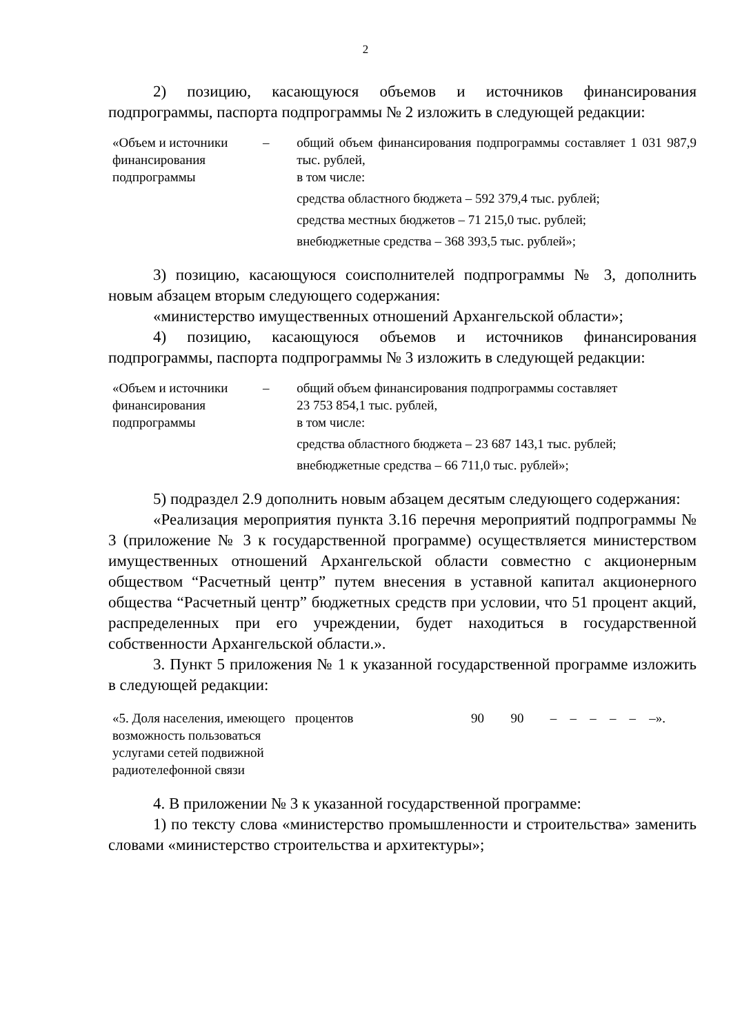2
2) позицию, касающуюся объемов и источников финансирования подпрограммы, паспорта подпрограммы № 2 изложить в следующей редакции:
| «Объем и источники финансирования подпрограммы | – | общий объем финансирования подпрограммы составляет 1 031 987,9 тыс. рублей, в том числе: средства областного бюджета – 592 379,4 тыс. рублей; средства местных бюджетов – 71 215,0 тыс. рублей; внебюджетные средства – 368 393,5 тыс. рублей»; |
3) позицию, касающуюся соисполнителей подпрограммы № 3, дополнить новым абзацем вторым следующего содержания:
«министерство имущественных отношений Архангельской области»;
4) позицию, касающуюся объемов и источников финансирования подпрограммы, паспорта подпрограммы № 3 изложить в следующей редакции:
| «Объем и источники финансирования подпрограммы | – | общий объем финансирования подпрограммы составляет 23 753 854,1 тыс. рублей, в том числе: средства областного бюджета – 23 687 143,1 тыс. рублей; внебюджетные средства – 66 711,0 тыс. рублей»; |
5) подраздел 2.9 дополнить новым абзацем десятым следующего содержания:
«Реализация мероприятия пункта 3.16 перечня мероприятий подпрограммы № 3 (приложение № 3 к государственной программе) осуществляется министерством имущественных отношений Архангельской области совместно с акционерным обществом “Расчетный центр” путем внесения в уставной капитал акционерного общества “Расчетный центр” бюджетных средств при условии, что 51 процент акций, распределенных при его учреждении, будет находиться в государственной собственности Архангельской области.».
3. Пункт 5 приложения № 1 к указанной государственной программе изложить в следующей редакции:
| «5. Доля населения, имеющего возможность пользоваться услугами сетей подвижной радиотелефонной связи | процентов | 90 | 90 | – | – | – | – | – | –». |
4. В приложении № 3 к указанной государственной программе:
1) по тексту слова «министерство промышленности и строительства» заменить словами «министерство строительства и архитектуры»;